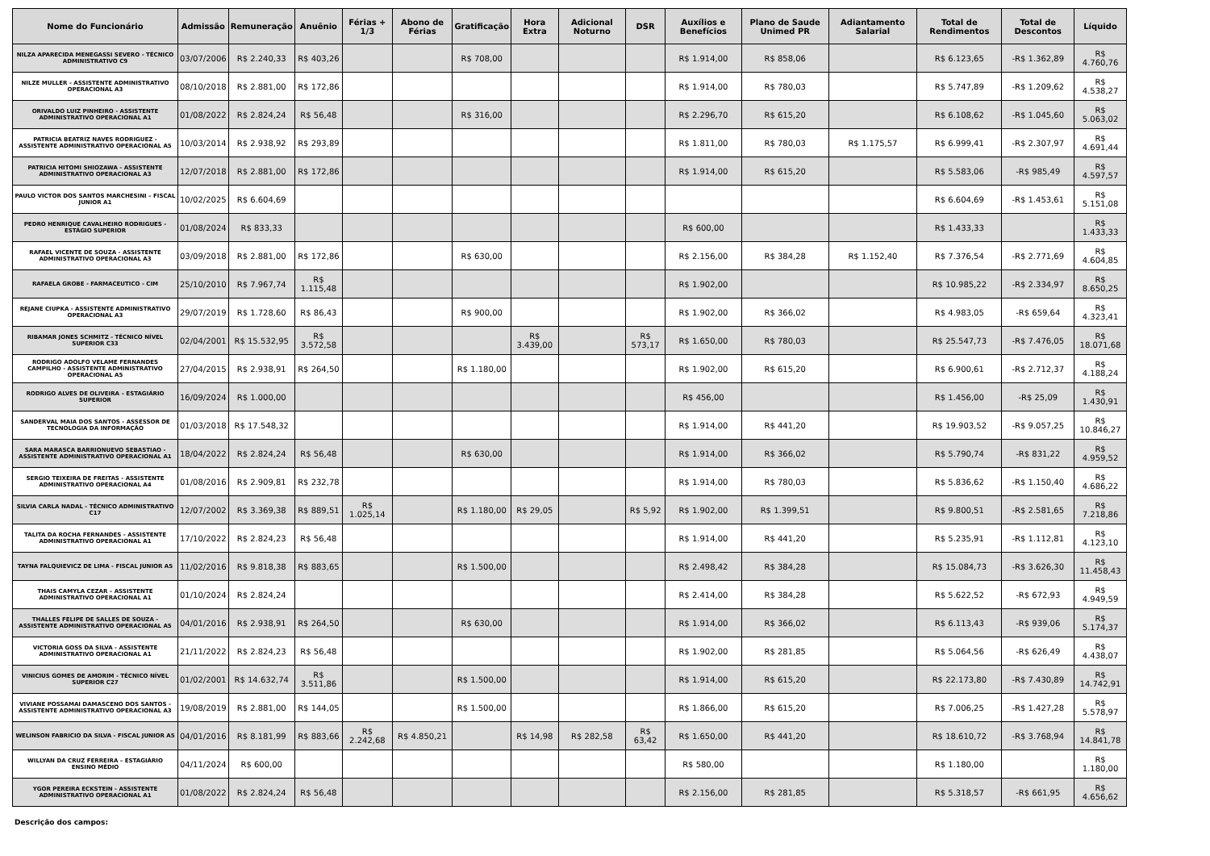| Nome do Funcionário | Admissão | Remuneração | Anuênio | Férias + 1/3 | Abono de Férias | Gratificação | Hora Extra | Adicional Noturno | DSR | Auxílios e Benefícios | Plano de Saude Unimed PR | Adiantamento Salarial | Total de Rendimentos | Total de Descontos | Líquido |
| --- | --- | --- | --- | --- | --- | --- | --- | --- | --- | --- | --- | --- | --- | --- | --- |
| NILZA APARECIDA MENEGASSI SEVERO - TÉCNICO ADMINISTRATIVO C9 | 03/07/2006 | R$ 2.240,33 | R$ 403,26 | | | R$ 708,00 | | | | R$ 1.914,00 | R$ 858,06 | | R$ 6.123,65 | -R$ 1.362,89 | R$ 4.760,76 |
| NILZE MULLER - ASSISTENTE ADMINISTRATIVO OPERACIONAL A3 | 08/10/2018 | R$ 2.881,00 | R$ 172,86 | | | | | | | R$ 1.914,00 | R$ 780,03 | | R$ 5.747,89 | -R$ 1.209,62 | R$ 4.538,27 |
| ORIVALDO LUIZ PINHEIRO - ASSISTENTE ADMINISTRATIVO OPERACIONAL A1 | 01/08/2022 | R$ 2.824,24 | R$ 56,48 | | | R$ 316,00 | | | | R$ 2.296,70 | R$ 615,20 | | R$ 6.108,62 | -R$ 1.045,60 | R$ 5.063,02 |
| PATRICIA BEATRIZ NAVES RODRIGUEZ - ASSISTENTE ADMINISTRATIVO OPERACIONAL A5 | 10/03/2014 | R$ 2.938,92 | R$ 293,89 | | | | | | | R$ 1.811,00 | R$ 780,03 | R$ 1.175,57 | R$ 6.999,41 | -R$ 2.307,97 | R$ 4.691,44 |
| PATRICIA HITOMI SHIOZAWA - ASSISTENTE ADMINISTRATIVO OPERACIONAL A3 | 12/07/2018 | R$ 2.881,00 | R$ 172,86 | | | | | | | R$ 1.914,00 | R$ 615,20 | | R$ 5.583,06 | -R$ 985,49 | R$ 4.597,57 |
| PAULO VICTOR DOS SANTOS MARCHESINI – FISCAL JUNIOR A1 | 10/02/2025 | R$ 6.604,69 | | | | | | | | | | | R$ 6.604,69 | -R$ 1.453,61 | R$ 5.151,08 |
| PEDRO HENRIQUE CAVALHEIRO RODRIGUES -ESTÁGIO SUPERIOR | 01/08/2024 | R$ 833,33 | | | | | | | | R$ 600,00 | | | R$ 1.433,33 | | R$ 1.433,33 |
| RAFAEL VICENTE DE SOUZA - ASSISTENTE ADMINISTRATIVO OPERACIONAL A3 | 03/09/2018 | R$ 2.881,00 | R$ 172,86 | | | R$ 630,00 | | | | R$ 2.156,00 | R$ 384,28 | R$ 1.152,40 | R$ 7.376,54 | -R$ 2.771,69 | R$ 4.604,85 |
| RAFAELA GROBE - FARMACEUTICO - CIM | 25/10/2010 | R$ 7.967,74 | R$ 1.115,48 | | | | | | | R$ 1.902,00 | | | R$ 10.985,22 | -R$ 2.334,97 | R$ 8.650,25 |
| REJANE CIUPKA - ASSISTENTE ADMINISTRATIVO OPERACIONAL A3 | 29/07/2019 | R$ 1.728,60 | R$ 86,43 | | | R$ 900,00 | | | | R$ 1.902,00 | R$ 366,02 | | R$ 4.983,05 | -R$ 659,64 | R$ 4.323,41 |
| RIBAMAR JONES SCHMITZ - TÉCNICO NÍVEL SUPERIOR C33 | 02/04/2001 | R$ 15.532,95 | R$ 3.572,58 | | | | R$ 3.439,00 | | R$ 573,17 | R$ 1.650,00 | R$ 780,03 | | R$ 25.547,73 | -R$ 7.476,05 | R$ 18.071,68 |
| RODRIGO ADOLFO VELAME FERNANDES CAMPILHO - ASSISTENTE ADMINISTRATIVO OPERACIONAL A5 | 27/04/2015 | R$ 2.938,91 | R$ 264,50 | | | R$ 1.180,00 | | | | R$ 1.902,00 | R$ 615,20 | | R$ 6.900,61 | -R$ 2.712,37 | R$ 4.188,24 |
| RODRIGO ALVES DE OLIVEIRA – ESTAGIÁRIO SUPERIOR | 16/09/2024 | R$ 1.000,00 | | | | | | | | R$ 456,00 | | | R$ 1.456,00 | -R$ 25,09 | R$ 1.430,91 |
| SANDERVAL MAIA DOS SANTOS - ASSESSOR DE TECNOLOGIA DA INFORMAÇÃO | 01/03/2018 | R$ 17.548,32 | | | | | | | | R$ 1.914,00 | R$ 441,20 | | R$ 19.903,52 | -R$ 9.057,25 | R$ 10.846,27 |
| SARA MARASCA BARRIONUEVO SEBASTIAO - ASSISTENTE ADMINISTRATIVO OPERACIONAL A1 | 18/04/2022 | R$ 2.824,24 | R$ 56,48 | | | R$ 630,00 | | | | R$ 1.914,00 | R$ 366,02 | | R$ 5.790,74 | -R$ 831,22 | R$ 4.959,52 |
| SERGIO TEIXEIRA DE FREITAS - ASSISTENTE ADMINISTRATIVO OPERACIONAL A4 | 01/08/2016 | R$ 2.909,81 | R$ 232,78 | | | | | | | R$ 1.914,00 | R$ 780,03 | | R$ 5.836,62 | -R$ 1.150,40 | R$ 4.686,22 |
| SILVIA CARLA NADAL - TÉCNICO ADMINISTRATIVO C17 | 12/07/2002 | R$ 3.369,38 | R$ 889,51 | R$ 1.025,14 | | R$ 1.180,00 | R$ 29,05 | | R$ 5,92 | R$ 1.902,00 | R$ 1.399,51 | | R$ 9.800,51 | -R$ 2.581,65 | R$ 7.218,86 |
| TALITA DA ROCHA FERNANDES - ASSISTENTE ADMINISTRATIVO OPERACIONAL A1 | 17/10/2022 | R$ 2.824,23 | R$ 56,48 | | | | | | | R$ 1.914,00 | R$ 441,20 | | R$ 5.235,91 | -R$ 1.112,81 | R$ 4.123,10 |
| TAYNA FALQUIEVICZ DE LIMA - FISCAL JUNIOR A5 | 11/02/2016 | R$ 9.818,38 | R$ 883,65 | | | R$ 1.500,00 | | | | R$ 2.498,42 | R$ 384,28 | | R$ 15.084,73 | -R$ 3.626,30 | R$ 11.458,43 |
| THAIS CAMYLA CEZAR – ASSISTENTE ADMINISTRATIVO OPERACIONAL A1 | 01/10/2024 | R$ 2.824,24 | | | | | | | | R$ 2.414,00 | R$ 384,28 | | R$ 5.622,52 | -R$ 672,93 | R$ 4.949,59 |
| THALLES FELIPE DE SALLES DE SOUZA - ASSISTENTE ADMINISTRATIVO OPERACIONAL A5 | 04/01/2016 | R$ 2.938,91 | R$ 264,50 | | | R$ 630,00 | | | | R$ 1.914,00 | R$ 366,02 | | R$ 6.113,43 | -R$ 939,06 | R$ 5.174,37 |
| VICTORIA GOSS DA SILVA - ASSISTENTE ADMINISTRATIVO OPERACIONAL A1 | 21/11/2022 | R$ 2.824,23 | R$ 56,48 | | | | | | | R$ 1.902,00 | R$ 281,85 | | R$ 5.064,56 | -R$ 626,49 | R$ 4.438,07 |
| VINICIUS GOMES DE AMORIM - TÉCNICO NÍVEL SUPERIOR C27 | 01/02/2001 | R$ 14.632,74 | R$ 3.511,86 | | | R$ 1.500,00 | | | | R$ 1.914,00 | R$ 615,20 | | R$ 22.173,80 | -R$ 7.430,89 | R$ 14.742,91 |
| VIVIANE POSSAMAI DAMASCENO DOS SANTOS - ASSISTENTE ADMINISTRATIVO OPERACIONAL A3 | 19/08/2019 | R$ 2.881,00 | R$ 144,05 | | | R$ 1.500,00 | | | | R$ 1.866,00 | R$ 615,20 | | R$ 7.006,25 | -R$ 1.427,28 | R$ 5.578,97 |
| WELINSON FABRICIO DA SILVA - FISCAL JUNIOR A5 | 04/01/2016 | R$ 8.181,99 | R$ 883,66 | R$ 2.242,68 | R$ 4.850,21 | | R$ 14,98 | R$ 282,58 | R$ 63,42 | R$ 1.650,00 | R$ 441,20 | | R$ 18.610,72 | -R$ 3.768,94 | R$ 14.841,78 |
| WILLYAN DA CRUZ FERREIRA – ESTAGIÁRIO ENSINO MÉDIO | 04/11/2024 | R$ 600,00 | | | | | | | | R$ 580,00 | | | R$ 1.180,00 | | R$ 1.180,00 |
| YGOR PEREIRA ECKSTEIN - ASSISTENTE ADMINISTRATIVO OPERACIONAL A1 | 01/08/2022 | R$ 2.824,24 | R$ 56,48 | | | | | | | R$ 2.156,00 | R$ 281,85 | | R$ 5.318,57 | -R$ 661,95 | R$ 4.656,62 |
Descrição dos campos: